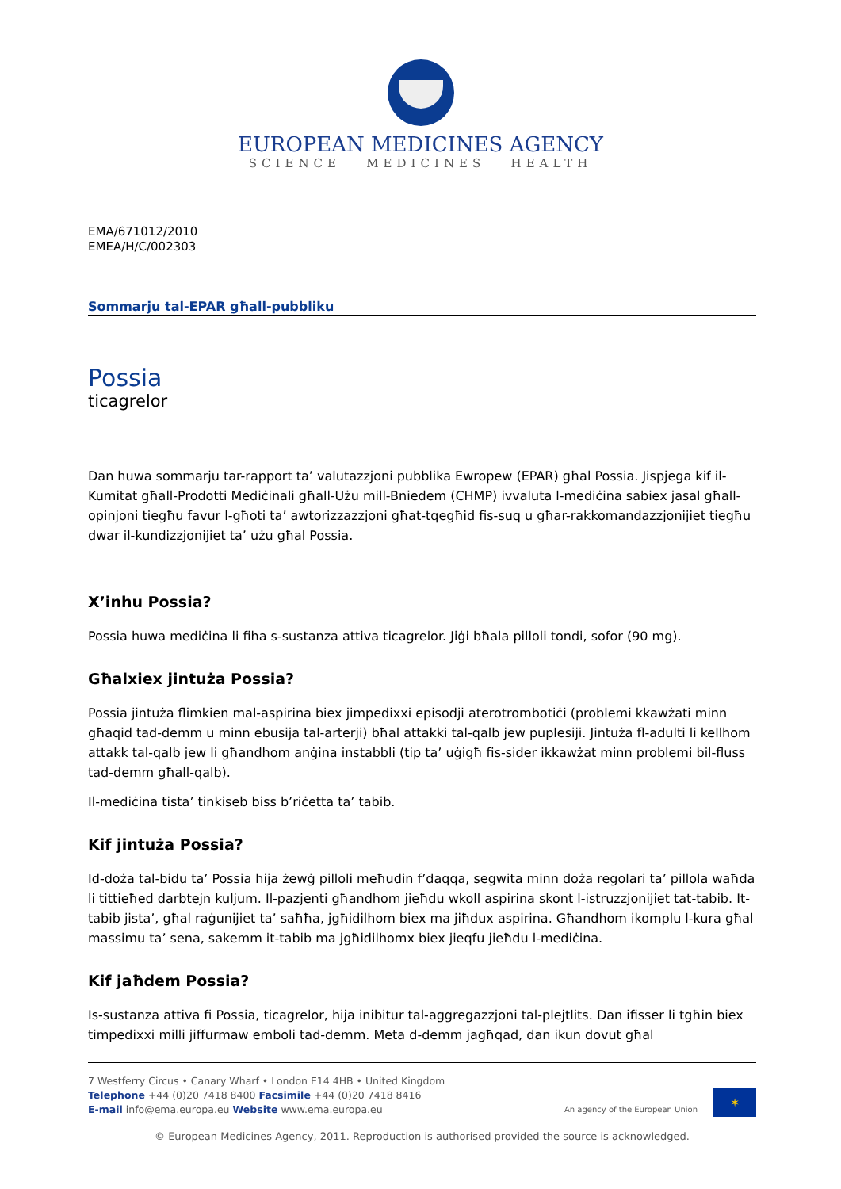EUROPEAN MEDICINES AGENCY
SCIENCE MEDICINES HEALTH
EMA/671012/2010
EMEA/H/C/002303
Sommarju tal-EPAR għall-pubbliku
Possia
ticagrelor
Dan huwa sommarju tar-rapport ta’ valutazzjoni pubblika Ewropew (EPAR) għal Possia. Jispjega kif il-Kumitat għall-Prodotti Mediċinali għall-Użu mill-Bniedem (CHMP) ivvaluta l-mediċina sabiex jasal għall-opinjoni tiegħu favur l-għoti ta’ awtorizzazzjoni għat-tqegħid fis-suq u għar-rakkomandazzjonijiet tiegħu dwar il-kundizzjonijiet ta’ użu għal Possia.
X’inhu Possia?
Possia huwa mediċina li fiha s-sustanza attiva ticagrelor. Jiġi bħala pilloli tondi, sofor (90 mg).
Għalxiex jintuża Possia?
Possia jintuża flimkien mal-aspirina biex jimpedixxi episodji aterotrombotiċi (problemi kkawżati minn għaqid tad-demm u minn ebusija tal-arterji) bħal attakki tal-qalb jew puplesiji. Jintuża fl-adulti li kellhom attakk tal-qalb jew li għandhom anġina instabbli (tip ta’ uġigħ fis-sider ikkawżat minn problemi bil-fluss tad-demm għall-qalb).
Il-mediċina tista’ tinkiseb biss b’riċetta ta’ tabib.
Kif jintuża Possia?
Id-doża tal-bidu ta’ Possia hija żewġ pilloli meħudin f’daqqa, segwita minn doża regolari ta’ pillola waħda li tittieħed darbtejn kuljum. Il-pazjenti għandhom jieħdu wkoll aspirina skont l-istruzzjonijiet tat-tabib. It-tabib jista’, għal raġunijiet ta’ saħħa, jgħidilhom biex ma jiħdux aspirina. Għandhom ikomplu l-kura għal massimu ta’ sena, sakemm it-tabib ma jgħidilhomx biex jieqfu jieħdu l-mediċina.
Kif jaħdem Possia?
Is-sustanza attiva fi Possia, ticagrelor, hija inibitur tal-aggregazzjoni tal-plejtlits. Dan ifisser li tgħin biex timpedixxi milli jiffurmaw emboli tad-demm. Meta d-demm jagħqad, dan ikun dovut għal
7 Westferry Circus • Canary Wharf • London E14 4HB • United Kingdom
Telephone +44 (0)20 7418 8400 Facsimile +44 (0)20 7418 8416
E-mail info@ema.europa.eu Website www.ema.europa.eu
An agency of the European Union ✶
© European Medicines Agency, 2011. Reproduction is authorised provided the source is acknowledged.